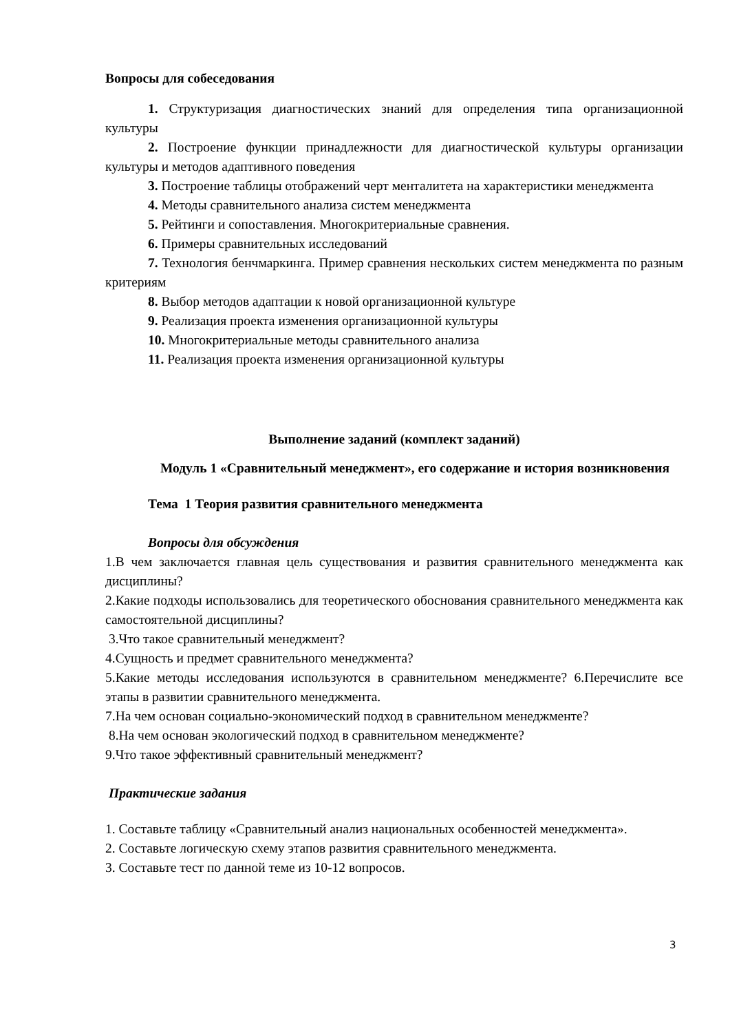Вопросы для собеседования
1. Структуризация диагностических знаний для определения типа организационной культуры
2. Построение функции принадлежности для диагностической культуры организации культуры и методов адаптивного поведения
3. Построение таблицы отображений черт менталитета на характеристики менеджмента
4. Методы сравнительного анализа систем менеджмента
5. Рейтинги и сопоставления. Многокритериальные сравнения.
6. Примеры сравнительных исследований
7. Технология бенчмаркинга. Пример сравнения нескольких систем менеджмента по разным критериям
8. Выбор методов адаптации к новой организационной культуре
9. Реализация проекта изменения организационной культуры
10. Многокритериальные методы сравнительного анализа
11. Реализация проекта изменения организационной культуры
Выполнение заданий (комплект заданий)
Модуль 1 «Сравнительный менеджмент», его содержание и история возникновения
Тема 1 Теория развития сравнительного менеджмента
Вопросы для обсуждения
1.В чем заключается главная цель существования и развития сравнительного менеджмента как дисциплины?
2.Какие подходы использовались для теоретического обоснования сравнительного менеджмента как самостоятельной дисциплины?
3.Что такое сравнительный менеджмент?
4.Сущность и предмет сравнительного менеджмента?
5.Какие методы исследования используются в сравнительном менеджменте? 6.Перечислите все этапы в развитии сравнительного менеджмента.
7.На чем основан социально-экономический подход в сравнительном менеджменте?
8.На чем основан экологический подход в сравнительном менеджменте?
9.Что такое эффективный сравнительный менеджмент?
Практические задания
1. Составьте таблицу «Сравнительный анализ национальных особенностей менеджмента».
2. Составьте логическую схему этапов развития сравнительного менеджмента.
3. Составьте тест по данной теме из 10-12 вопросов.
3